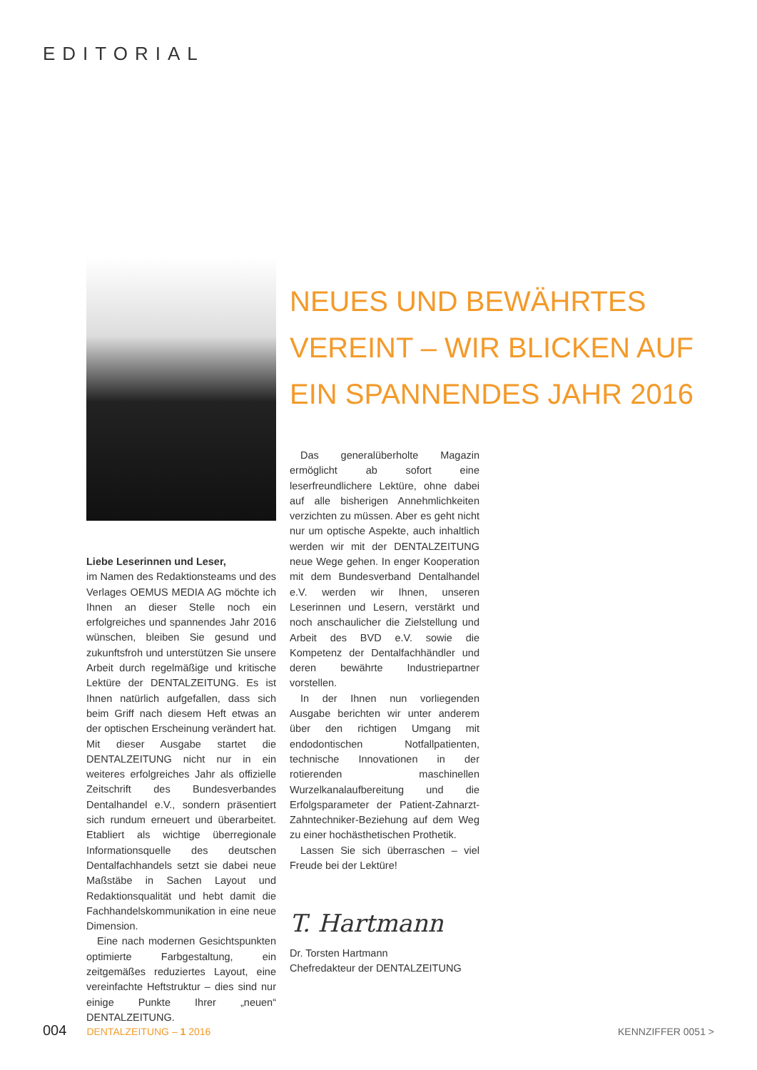EDITORIAL
NEUES UND BEWÄHRTES
VEREINT – WIR BLICKEN AUF
EIN SPANNENDES JAHR 2016
Liebe Leserinnen und Leser,
im Namen des Redaktionsteams und des Verlages OEMUS MEDIA AG möchte ich Ihnen an dieser Stelle noch ein erfolgreiches und spannendes Jahr 2016 wünschen, bleiben Sie gesund und zukunftsfroh und unterstützen Sie unsere Arbeit durch regelmäßige und kritische Lektüre der DENTALZEITUNG. Es ist Ihnen natürlich aufgefallen, dass sich beim Griff nach diesem Heft etwas an der optischen Erscheinung verändert hat. Mit dieser Ausgabe startet die DENTALZEITUNG nicht nur in ein weiteres erfolgreiches Jahr als offizielle Zeitschrift des Bundesverbandes Dentalhandel e.V., sondern präsentiert sich rundum erneuert und überarbeitet. Etabliert als wichtige überregionale Informationsquelle des deutschen Dentalfachhandels setzt sie dabei neue Maßstäbe in Sachen Layout und Redaktionsqualität und hebt damit die Fachhandelskommunikation in eine neue Dimension.
Eine nach modernen Gesichtspunkten optimierte Farbgestaltung, ein zeitgemäßes reduziertes Layout, eine vereinfachte Heftstruktur – dies sind nur einige Punkte Ihrer „neuen“ DENTALZEITUNG.
Das generalüberholte Magazin ermöglicht ab sofort eine leserfreundlichere Lektüre, ohne dabei auf alle bisherigen Annehmlichkeiten verzichten zu müssen. Aber es geht nicht nur um optische Aspekte, auch inhaltlich werden wir mit der DENTALZEITUNG neue Wege gehen. In enger Kooperation mit dem Bundesverband Dentalhandel e.V. werden wir Ihnen, unseren Leserinnen und Lesern, verstärkt und noch anschaulicher die Zielstellung und Arbeit des BVD e.V. sowie die Kompetenz der Dentalfachhändler und deren bewährte Industriepartner vorstellen.
In der Ihnen nun vorliegenden Ausgabe berichten wir unter anderem über den richtigen Umgang mit endodontischen Notfallpatienten, technische Innovationen in der rotierenden maschinellen Wurzelkanalaufbereitung und die Erfolgsparameter der Patient-Zahnarzt-Zahntechniker-Beziehung auf dem Weg zu einer hochästhetischen Prothetik.
Lassen Sie sich überraschen – viel Freude bei der Lektüre!
T. Hartmann
Dr. Torsten Hartmann
Chefredakteur der DENTALZEITUNG
004 DENTALZEITUNG – 1 2016 KENNZIFFER 0051 >